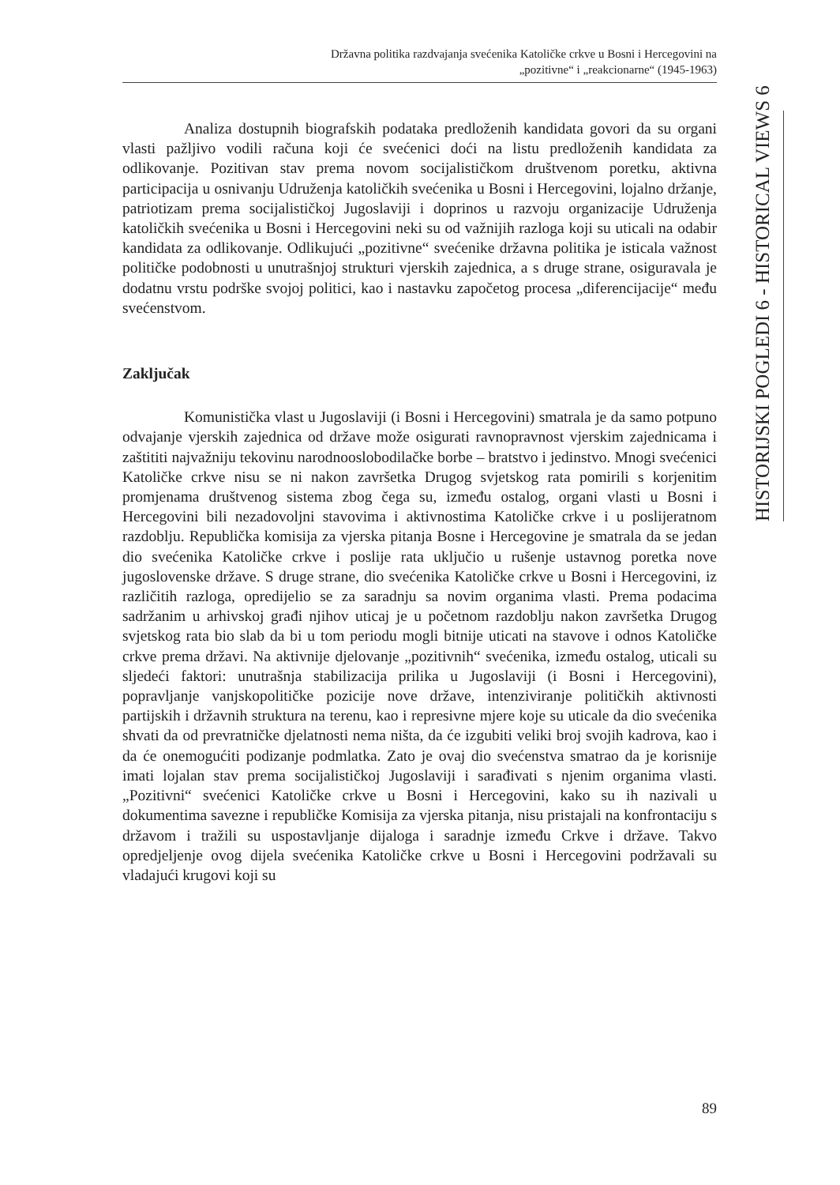Državna politika razdvajanja svećenika Katoličke crkve u Bosni i Hercegovini na
„pozitivne“ i „reakcionarne“ (1945-1963)
HISTORIJSKI POGLEDI 6 - HISTORICAL VIEWS 6
Analiza dostupnih biografskih podataka predloženih kandidata govori da su organi vlasti pažljivo vodili računa koji će svećenici doći na listu predloženih kandidata za odlikovanje. Pozitivan stav prema novom socijalističkom društvenom poretku, aktivna participacija u osnivanju Udruženja katoličkih svećenika u Bosni i Hercegovini, lojalno držanje, patriotizam prema socijalističkoj Jugoslaviji i doprinos u razvoju organizacije Udruženja katoličkih svećenika u Bosni i Hercegovini neki su od važnijih razloga koji su uticali na odabir kandidata za odlikovanje. Odlikujući „pozitivne“ svećenike državna politika je isticala važnost političke podobnosti u unutrašnjoj strukturi vjerskih zajednica, a s druge strane, osiguravala je dodatnu vrstu podrške svojoj politici, kao i nastavku započetog procesa „diferencijacije“ među svećenstvom.
Zaključak
Komunistička vlast u Jugoslaviji (i Bosni i Hercegovini) smatrala je da samo potpuno odvajanje vjerskih zajednica od države može osigurati ravnopravnost vjerskim zajednicama i zaštititi najvažniju tekovinu narodnooslobodilačke borbe – bratstvo i jedinstvo. Mnogi svećenici Katoličke crkve nisu se ni nakon završetka Drugog svjetskog rata pomirili s korjenitim promjenama društvenog sistema zbog čega su, između ostalog, organi vlasti u Bosni i Hercegovini bili nezadovoljni stavovima i aktivnostima Katoličke crkve i u poslijeratnom razdoblju. Republička komisija za vjerska pitanja Bosne i Hercegovine je smatrala da se jedan dio svećenika Katoličke crkve i poslije rata uključio u rušenje ustavnog poretka nove jugoslovenske države. S druge strane, dio svećenika Katoličke crkve u Bosni i Hercegovini, iz različitih razloga, opredijelio se za saradnju sa novim organima vlasti. Prema podacima sadržanim u arhivskoj građi njihov uticaj je u početnom razdoblju nakon završetka Drugog svjetskog rata bio slab da bi u tom periodu mogli bitnije uticati na stavove i odnos Katoličke crkve prema državi. Na aktivnije djelovanje „pozitivnih“ svećenika, između ostalog, uticali su sljedeći faktori: unutrašnja stabilizacija prilika u Jugoslaviji (i Bosni i Hercegovini), popravljanje vanjskopolitičke pozicije nove države, intenziviranje političkih aktivnosti partijskih i državnih struktura na terenu, kao i represivne mjere koje su uticale da dio svećenika shvati da od prevratničke djelatnosti nema ništa, da će izgubiti veliki broj svojih kadrova, kao i da će onemogućiti podizanje podmlatka. Zato je ovaj dio svećenstva smatrao da je korisnije imati lojalan stav prema socijalističkoj Jugoslaviji i sarađivati s njenim organima vlasti. „Pozitivni“ svećenici Katoličke crkve u Bosni i Hercegovini, kako su ih nazivali u dokumentima savezne i republičke Komisija za vjerska pitanja, nisu pristajali na konfrontaciju s državom i tražili su uspostavljanje dijaloga i saradnje između Crkve i države. Takvo opredjeljenje ovog dijela svećenika Katoličke crkve u Bosni i Hercegovini podržavali su vladajući krugovi koji su
89